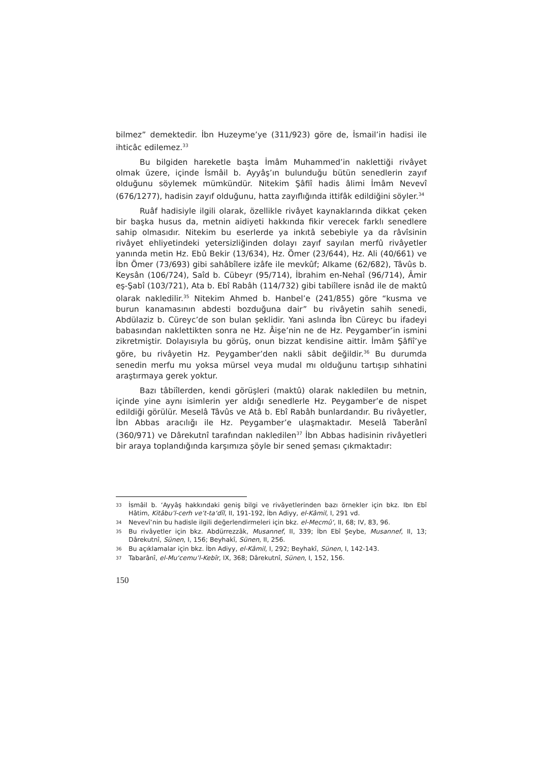bilmez” demektedir. İbn Huzeyme’ye (311/923) göre de, İsmail’in hadisi ile ihticâc edilemez.<sup>33</sup>
Bu bilgiden hareketle başta İmâm Muhammed’in naklettiği rivâyet olmak üzere, içinde İsmâil b. Ayyâş’ın bulunduğu bütün senedlerin zayıf olduğunu söylemek mümkündür. Nitekim Şâfiî hadis âlimi İmâm Nevevî (676/1277), hadisin zayıf olduğunu, hatta zayıflığında ittifâk edildiğini söyler.<sup>34</sup>
Ruâf hadisiyle ilgili olarak, özellikle rivâyet kaynaklarında dikkat çeken bir başka husus da, metnin aidiyeti hakkında fikir verecek farklı senedlere sahip olmasıdır. Nitekim bu eserlerde ya inkıtâ sebebiyle ya da râvîsinin rivâyet ehliyetindeki yetersizliğinden dolayı zayıf sayılan merfû rivâyetler yanında metin Hz. Ebû Bekir (13/634), Hz. Ömer (23/644), Hz. Ali (40/661) ve İbn Ömer (73/693) gibi sahâbîlere izâfe ile mevkûf; Alkame (62/682), Tâvûs b. Keysân (106/724), Saîd b. Cübeyr (95/714), İbrahim en-Nehaî (96/714), Âmir eş-Şabî (103/721), Ata b. Ebî Rabâh (114/732) gibi tabiîlere isnâd ile de maktû olarak nakledilir.<sup>35</sup> Nitekim Ahmed b. Hanbel’e (241/855) göre “kusma ve burun kanamasının abdesti bozduğuna dair” bu rivâyetin sahih senedi, Abdülaziz b. Cüreyc’de son bulan şeklidir. Yani aslında İbn Cüreyc bu ifadeyi babasından naklettikten sonra ne Hz. Âişe’nin ne de Hz. Peygamber’in ismini zikretmiştir. Dolayısıyla bu görüş, onun bizzat kendisine aittir. İmâm Şâfiî’ye göre, bu rivâyetin Hz. Peygamber’den nakli sâbit değildir.<sup>36</sup> Bu durumda senedin merfu mu yoksa mürsel veya mudal mı olduğunu tartışıp sıhhatini araştırmaya gerek yoktur.
Bazı tâbiîlerden, kendi görüşleri (maktû) olarak nakledilen bu metnin, içinde yine aynı isimlerin yer aldığı senedlerle Hz. Peygamber’e de nispet edildiği görülür. Meselâ Tâvûs ve Atâ b. Ebî Rabâh bunlardandır. Bu rivâyetler, İbn Abbas aracılığı ile Hz. Peygamber’e ulaşmaktadır. Meselâ Taberânî (360/971) ve Dârekutnî tarafından nakledilen<sup>37</sup> İbn Abbas hadisinin rivâyetleri bir araya toplandığında karşımıza şöyle bir sened şeması çıkmaktadır:
<sup>33</sup> İsmâil b. ‘Ayyâş hakkındaki geniş bilgi ve rivâyetlerinden bazı örnekler için bkz. Ibn Ebî Hâtim, Kitâbu’l-cerh ve’t-ta‘dîl, II, 191-192, İbn Adiyy, el-Kâmil, I, 291 vd.
<sup>34</sup> Nevevî’nin bu hadisle ilgili değerlendirmeleri için bkz. el-Mecmû‘, II, 68; IV, 83, 96.
<sup>35</sup> Bu rivâyetler için bkz. Abdürrezzâk, Musannef, II, 339; İbn Ebî Şeybe, Musannef, II, 13; Dârekutnî, Sünen, I, 156; Beyhakî, Sünen, II, 256.
<sup>36</sup> Bu açıklamalar için bkz. İbn Adiyy, el-Kâmil, I, 292; Beyhakî, Sünen, I, 142-143.
<sup>37</sup> Tabarânî, el-Mu‘cemu’l-Kebîr, IX, 368; Dârekutnî, Sünen, I, 152, 156.
150